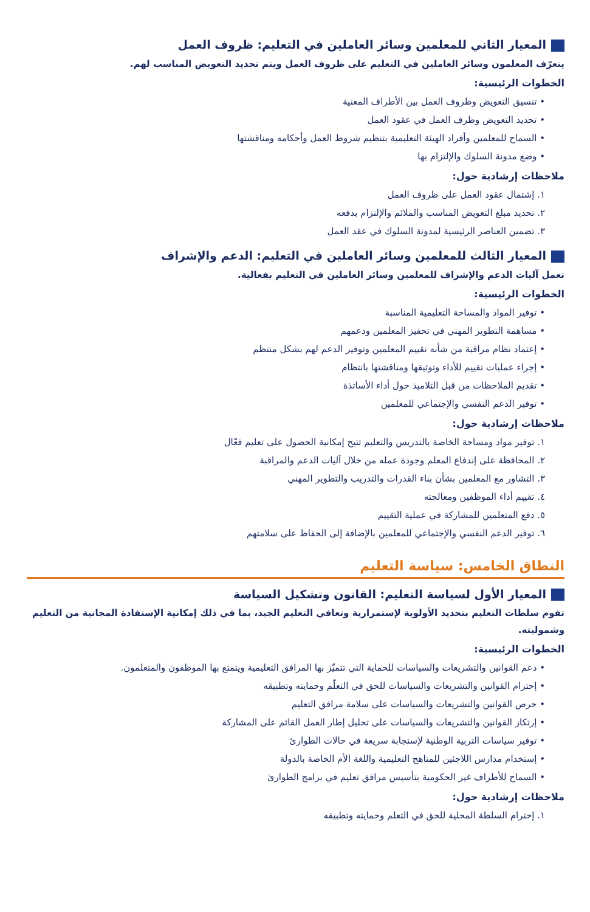المعيار الثاني للمعلمين وسائر العاملين في التعليم: ظروف العمل
يتعرّف المعلمون وسائر العاملين في التعليم على ظروف العمل ويتم تحديد التعويض المناسب لهم.
الخطوات الرئيسية:
• تنسيق التعويض وظروف العمل بين الأطراف المعنية
• تحديد التعويض وظرف العمل في عقود العمل
• السماح للمعلمين وأفراد الهيئة التعليمية بتنظيم شروط العمل وأحكامه ومناقشتها
• وضع مدونة السلوك والإلتزام بها
ملاحظات إرشادية حول:
١. إشتمال عقود العمل على ظروف العمل
٢. تحديد مبلغ التعويض المناسب والملائم والإلتزام بدفعه
٣. تضمين العناصر الرئيسية لمدونة السلوك في عقد العمل
المعيار الثالث للمعلمين وسائر العاملين في التعليم: الدعم والإشراف
تعمل آليات الدعم والإشراف للمعلمين وسائر العاملين في التعليم بفعالية.
الخطوات الرئيسية:
• توفير المواد والمساحة التعليمية المناسبة
• مساهمة التطوير المهني في تحفيز المعلمين ودعمهم
• إعتماد نظام مراقبة من شأنه تقييم المعلمين وتوفير الدعم لهم بشكل منتظم
• إجراء عمليات تقييم للأداء وتوثيقها ومناقشتها بانتظام
• تقديم الملاحظات من قبل التلاميذ حول أداء الأساتذة
• توفير الدعم النفسي والإجتماعي للمعلمين
ملاحظات إرشادية حول:
١. توفير مواد ومساحة الخاصة بالتدريس والتعليم تتيح إمكانية الحصول على تعليم فعّال
٢. المحافظة على إندفاع المعلم وجودة عمله من خلال آليات الدعم والمراقبة
٣. التشاور مع المعلمين بشأن بناء القدرات والتدريب والتطوير المهني
٤. تقييم أداء الموظفين ومعالجته
٥. دفع المتعلمين للمشاركة في عملية التقييم
٦. توفير الدعم النفسي والإجتماعي للمعلمين بالإضافة إلى الحفاظ على سلامتهم
النطاق الخامس: سياسة التعليم
المعيار الأول لسياسة التعليم: القانون وتشكيل السياسة
تقوم سلطات التعليم بتحديد الأولوية لإستمرارية وتعافي التعليم الجيد، بما في ذلك إمكانية الإستفادة المجانية من التعليم وشموليته.
الخطوات الرئيسية:
• دعم القوانين والتشريعات والسياسات للحماية التي تتميّز بها المرافق التعليمية ويتمتع بها الموظفون والمتعلمون.
• إحترام القوانين والتشريعات والسياسات للحق في التعلّم وحمايته وتطبيقه
• حرص القوانين والتشريعات والسياسات على سلامة مرافق التعليم
• إرتكاز القوانين والتشريعات والسياسات على تحليل إطار العمل القائم على المشاركة
• توفير سياسات التربية الوطنية لإستجابة سريعة في حالات الطوارئ
• إستخدام مدارس اللاجئين للمناهج التعليمية واللغة الأم الخاصة بالدولة
• السماح للأطراف غير الحكومية بتأسيس مرافق تعليم في برامج الطوارئ
ملاحظات إرشادية حول:
١. إحترام السلطة المحلية للحق في التعلم وحمايته وتطبيقه